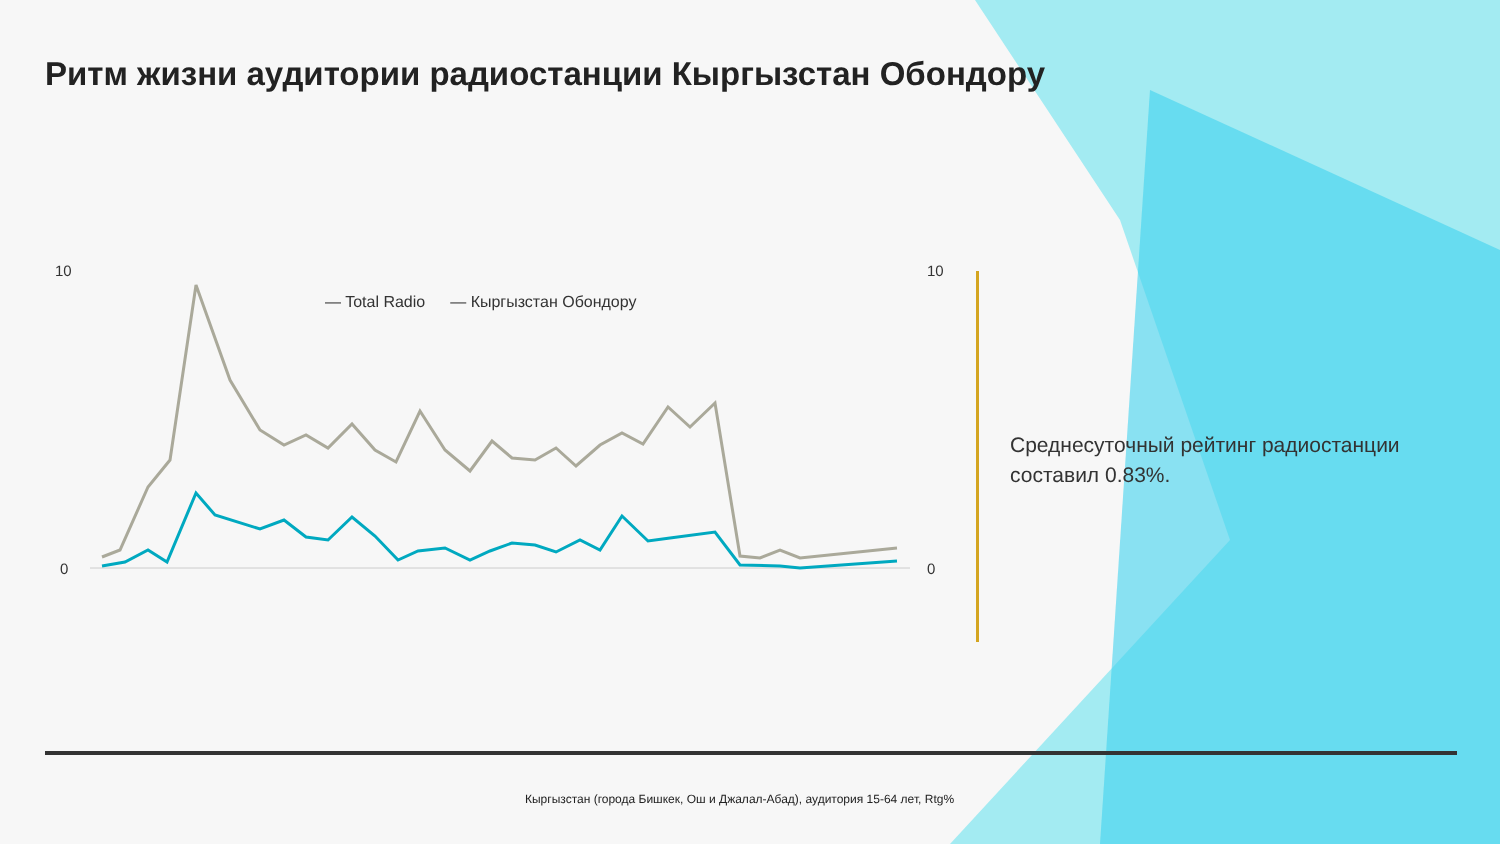10
0
10
0
Ритм жизни аудитории радиостанции Кыргызстан Обондору
— Total Radio — Кыргызстан Обондору
Среднесуточный рейтинг радиостанции составил 0.83%.
Кыргызстан (города Бишкек, Ош и Джалал-Абад), аудитория 15-64 лет, Rtg%